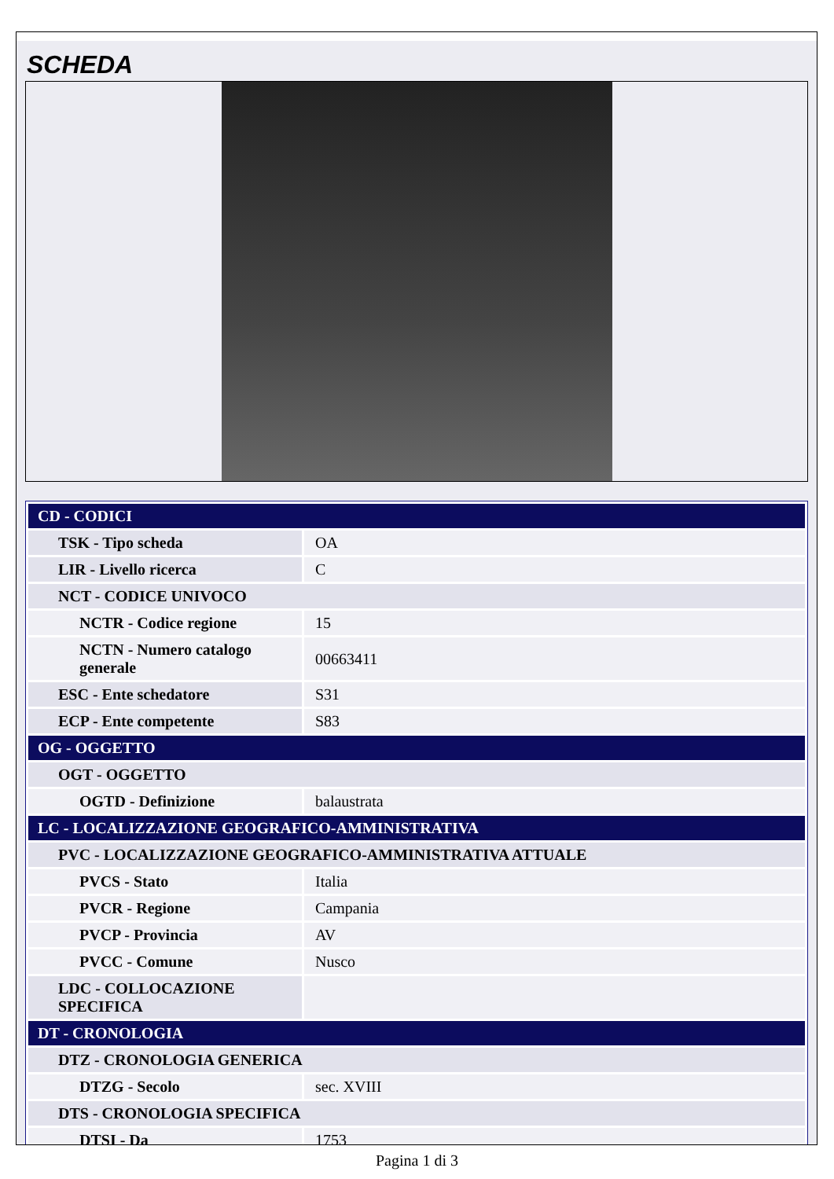SCHEDA
| CD - CODICI | |
| TSK - Tipo scheda | OA |
| LIR - Livello ricerca | C |
| NCT - CODICE UNIVOCO | |
| NCTR - Codice regione | 15 |
| NCTN - Numero catalogo generale | 00663411 |
| ESC - Ente schedatore | S31 |
| ECP - Ente competente | S83 |
| OG - OGGETTO | |
| OGT - OGGETTO | |
| OGTD - Definizione | balaustrata |
| LC - LOCALIZZAZIONE GEOGRAFICO-AMMINISTRATIVA | |
| PVC - LOCALIZZAZIONE GEOGRAFICO-AMMINISTRATIVA ATTUALE | |
| PVCS - Stato | Italia |
| PVCR - Regione | Campania |
| PVCP - Provincia | AV |
| PVCC - Comune | Nusco |
| LDC - COLLOCAZIONE SPECIFICA | |
| DT - CRONOLOGIA | |
| DTZ - CRONOLOGIA GENERICA | |
| DTZG - Secolo | sec. XVIII |
| DTS - CRONOLOGIA SPECIFICA | |
| DTSI - Da | 1753 |
Pagina 1 di 3